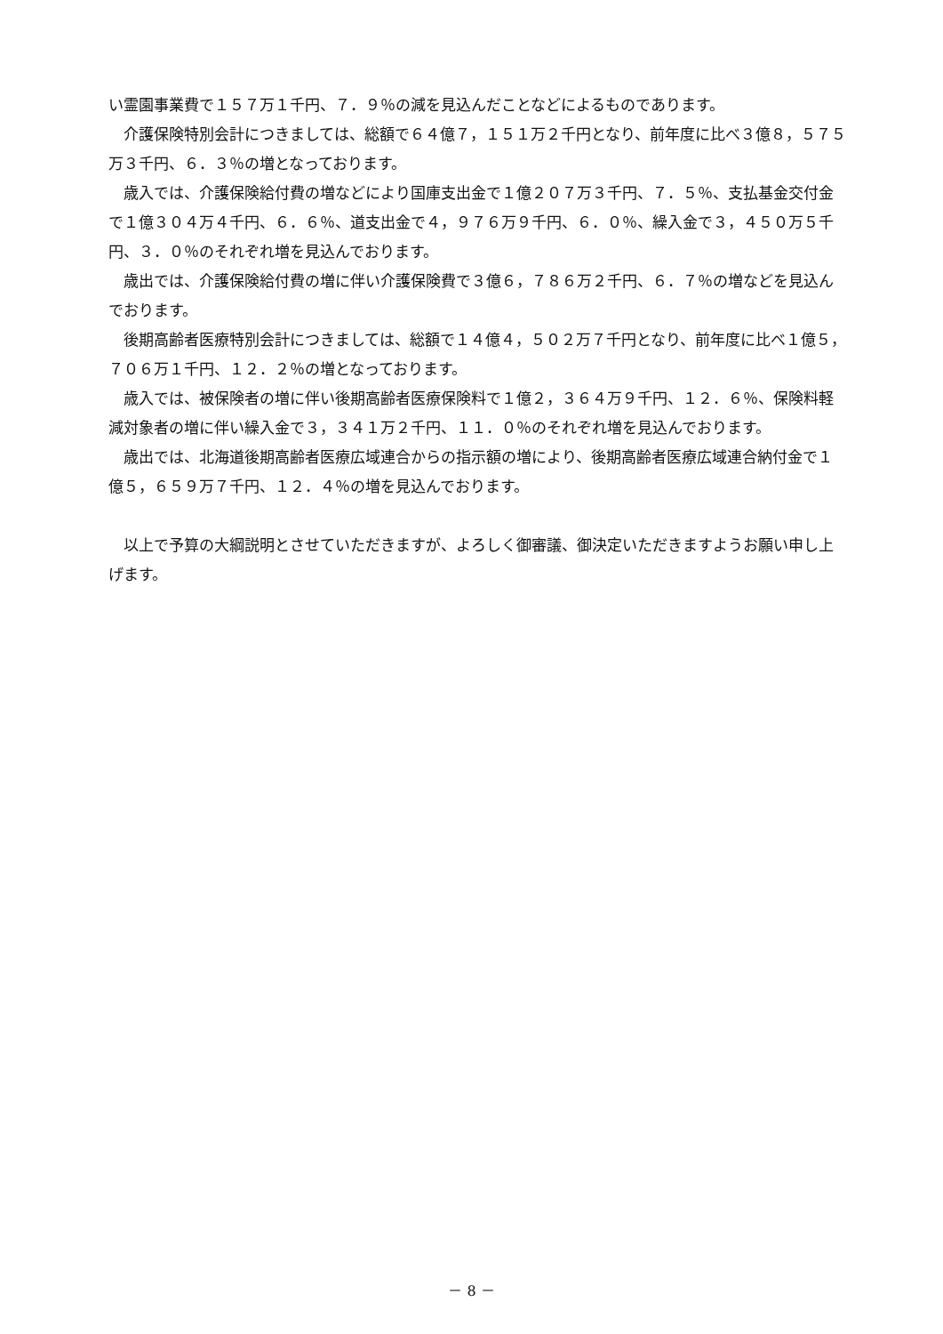い霊園事業費で１５７万１千円、７．９％の減を見込んだことなどによるものであります。
　介護保険特別会計につきましては、総額で６４億７，１５１万２千円となり、前年度に比べ３億８，５７５万３千円、６．３％の増となっております。
　歳入では、介護保険給付費の増などにより国庫支出金で１億２０７万３千円、７．５％、支払基金交付金で１億３０４万４千円、６．６％、道支出金で４，９７６万９千円、６．０％、繰入金で３，４５０万５千円、３．０％のそれぞれ増を見込んでおります。
　歳出では、介護保険給付費の増に伴い介護保険費で３億６，７８６万２千円、６．７％の増などを見込んでおります。
　後期高齢者医療特別会計につきましては、総額で１４億４，５０２万７千円となり、前年度に比べ１億５，７０６万１千円、１２．２％の増となっております。
　歳入では、被保険者の増に伴い後期高齢者医療保険料で１億２，３６４万９千円、１２．６％、保険料軽減対象者の増に伴い繰入金で３，３４１万２千円、１１．０％のそれぞれ増を見込んでおります。
　歳出では、北海道後期高齢者医療広域連合からの指示額の増により、後期高齢者医療広域連合納付金で１億５，６５９万７千円、１２．４％の増を見込んでおります。
　以上で予算の大綱説明とさせていただきますが、よろしく御審議、御決定いただきますようお願い申し上げます。
－ 8 －